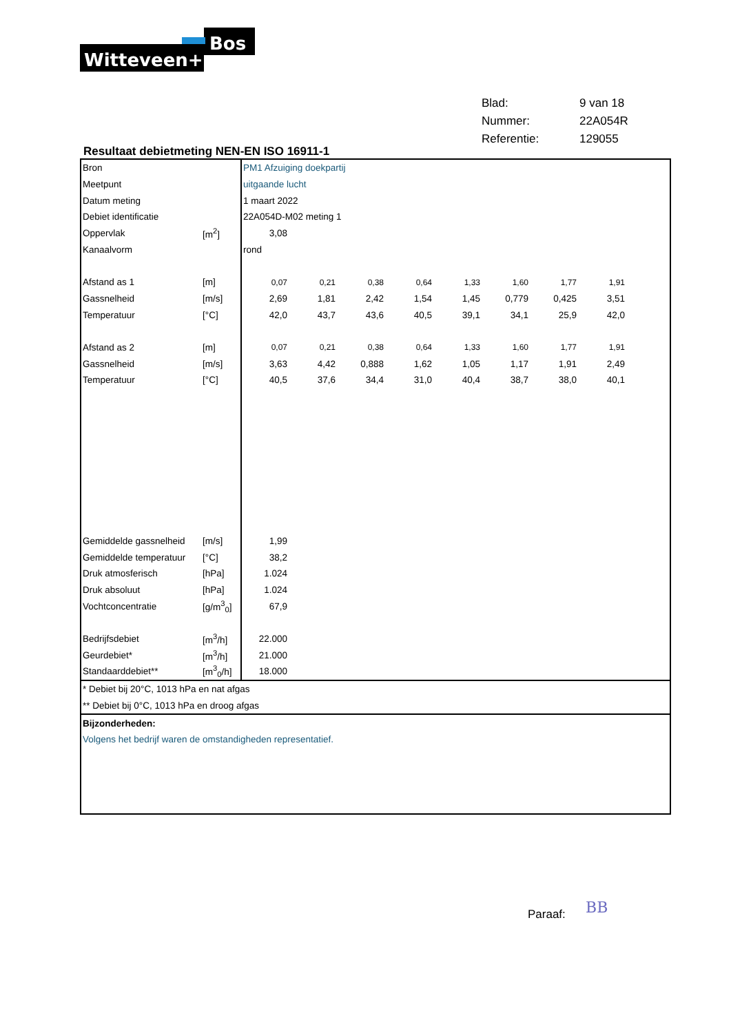Bos
Witteveen+
| Blad: | 9 van 18 |
| Nummer: | 22A054R |
| Referentie: | 129055 |
Resultaat debietmeting NEN-EN ISO 16911-1
| Bron | | PM1 Afzuiging doekpartij | | | | | | | | |
| Meetpunt | | uitgaande lucht | | | | | | | | |
| Datum meting | | 1 maart 2022 | | | | | | | | |
| Debiet identificatie | | 22A054D-M02 meting 1 | | | | | | | | |
| Oppervlak | [m<sup>2</sup>] | 3,08 | | | | | | | | |
| Kanaalvorm | | rond | | | | | | | | |
| Afstand as 1 | [m] | 0,07 | 0,21 | 0,38 | 0,64 | 1,33 | 1,60 | 1,77 | 1,91 | |
| Gassnelheid | [m/s] | 2,69 | 1,81 | 2,42 | 1,54 | 1,45 | 0,779 | 0,425 | 3,51 | |
| Temperatuur | [°C] | 42,0 | 43,7 | 43,6 | 40,5 | 39,1 | 34,1 | 25,9 | 42,0 | |
| Afstand as 2 | [m] | 0,07 | 0,21 | 0,38 | 0,64 | 1,33 | 1,60 | 1,77 | 1,91 | |
| Gassnelheid | [m/s] | 3,63 | 4,42 | 0,888 | 1,62 | 1,05 | 1,17 | 1,91 | 2,49 | |
| Temperatuur | [°C] | 40,5 | 37,6 | 34,4 | 31,0 | 40,4 | 38,7 | 38,0 | 40,1 | |
| Gemiddelde gassnelheid | [m/s] | 1,99 | | | | | | | | |
| Gemiddelde temperatuur | [°C] | 38,2 | | | | | | | | |
| Druk atmosferisch | [hPa] | 1.024 | | | | | | | | |
| Druk absoluut | [hPa] | 1.024 | | | | | | | | |
| Vochtconcentratie | [g/m<sup>3</sup><sub>0</sub>] | 67,9 | | | | | | | | |
| Bedrijfsdebiet | [m<sup>3</sup>/h] | 22.000 | | | | | | | | |
| Geurdebiet* | [m<sup>3</sup>/h] | 21.000 | | | | | | | | |
| Standaarddebiet** | [m<sup>3</sup><sub>0</sub>/h] | 18.000 | | | | | | | | |
| * Debiet bij 20°C, 1013 hPa en nat afgas | | | | | | | | | | |
| ** Debiet bij 0°C, 1013 hPa en droog afgas | | | | | | | | | | |
| Bijzonderheden: | | | | | | | | | | |
| Volgens het bedrijf waren de omstandigheden representatief. | | | | | | | | | | |
Paraaf: BB